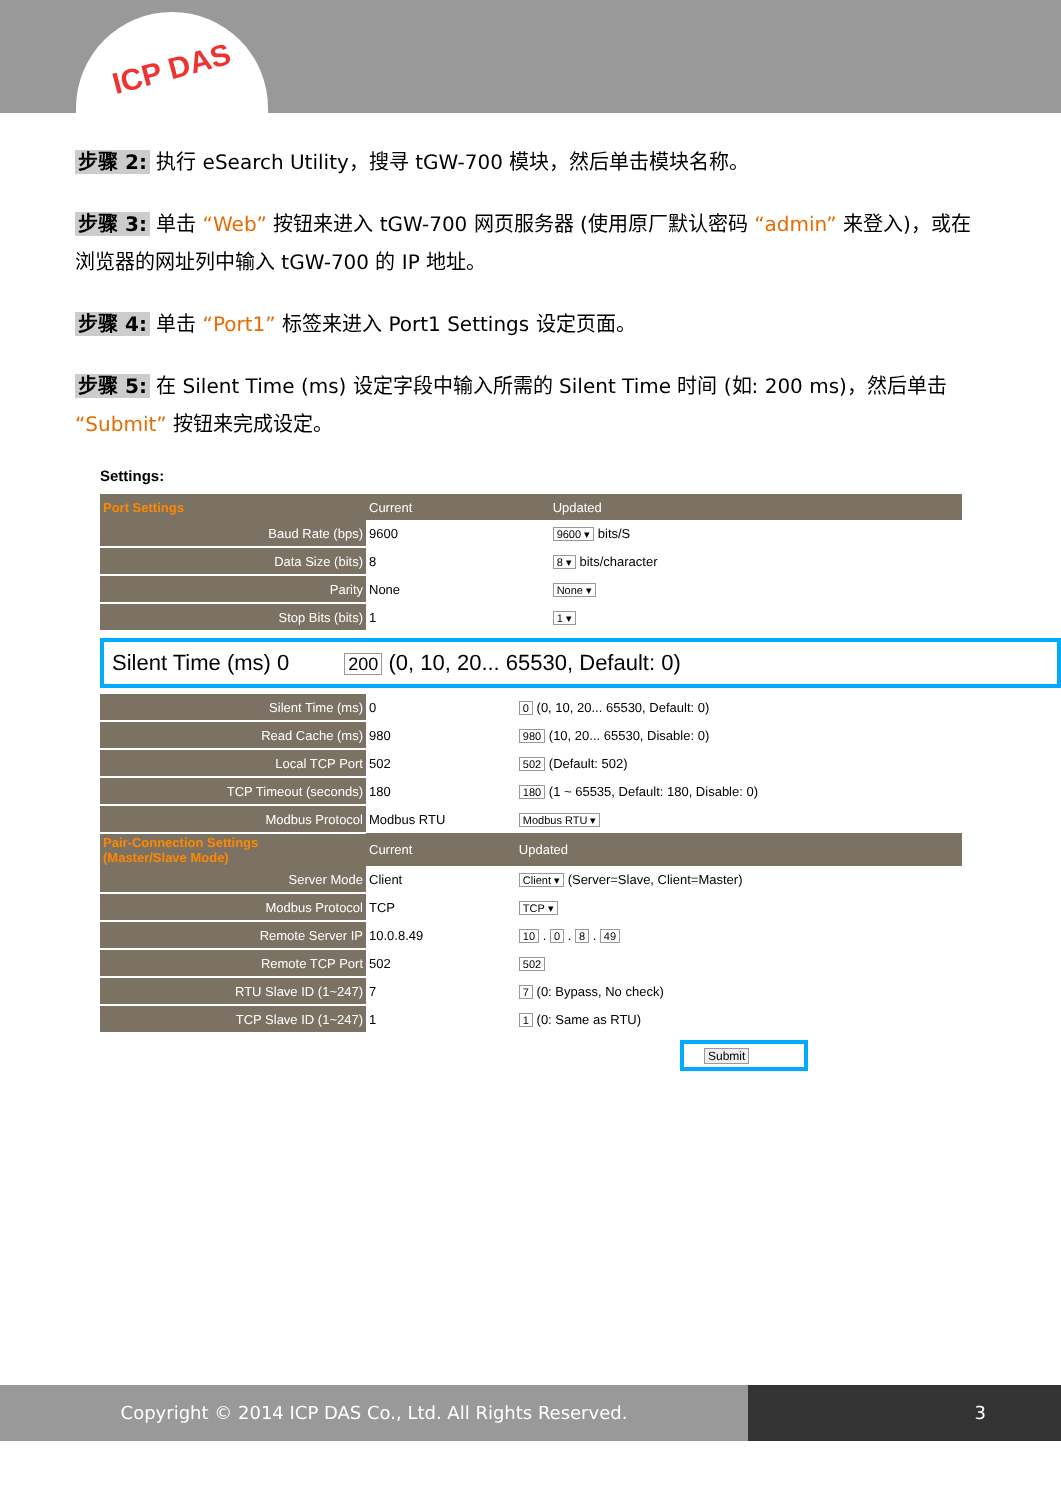ICP DAS
步骤 2: 执行 eSearch Utility，搜寻 tGW-700 模块，然后单击模块名称。
步骤 3: 单击 “Web” 按钮来进入 tGW-700 网页服务器 (使用原厂默认密码 “admin” 来登入)，或在浏览器的网址列中输入 tGW-700 的 IP 地址。
步骤 4: 单击 “Port1” 标签来进入 Port1 Settings 设定页面。
步骤 5: 在 Silent Time (ms) 设定字段中输入所需的 Silent Time 时间 (如: 200 ms)，然后单击 “Submit” 按钮来完成设定。
Settings:
| Port Settings | Current | Updated |
| --- | --- | --- |
| Baud Rate (bps) | 9600 | 9600 ▾ bits/S |
| Data Size (bits) | 8 | 8 ▾ bits/character |
| Parity | None | None ▾ |
| Stop Bits (bits) | 1 | 1 ▾ |
Silent Time (ms) 0 200 (0, 10, 20... 65530, Default: 0)
| Silent Time (ms) | 0 | 0 (0, 10, 20... 65530, Default: 0) |
| Read Cache (ms) | 980 | 980 (10, 20... 65530, Disable: 0) |
| Local TCP Port | 502 | 502 (Default: 502) |
| TCP Timeout (seconds) | 180 | 180 (1 ~ 65535, Default: 180, Disable: 0) |
| Modbus Protocol | Modbus RTU | Modbus RTU ▾ |
| Pair-Connection Settings (Master/Slave Mode) | Current | Updated |
| Server Mode | Client | Client ▾ (Server=Slave, Client=Master) |
| Modbus Protocol | TCP | TCP ▾ |
| Remote Server IP | 10.0.8.49 | 10 . 0 . 8 . 49 |
| Remote TCP Port | 502 | 502 |
| RTU Slave ID (1~247) | 7 | 7 (0: Bypass, No check) |
| TCP Slave ID (1~247) | 1 | 1 (0: Same as RTU) |
Submit
Copyright © 2014 ICP DAS Co., Ltd. All Rights Reserved. 3